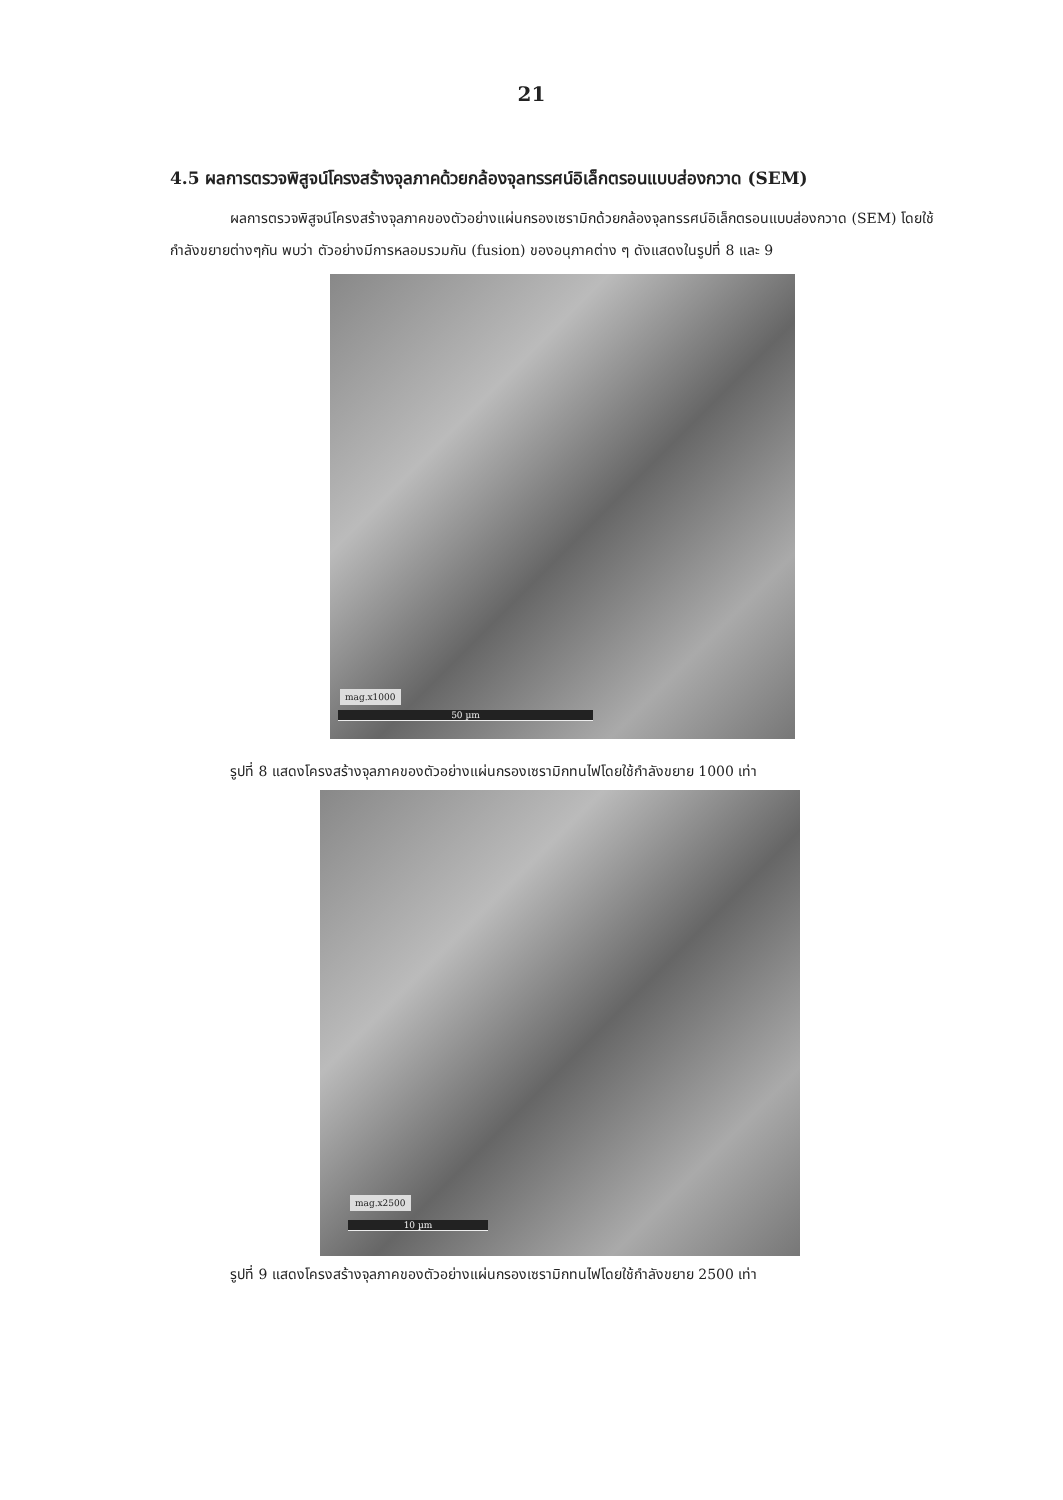21
4.5 ผลการตรวจพิสูจน์โครงสร้างจุลภาคด้วยกล้องจุลทรรศน์อิเล็กตรอนแบบส่องกวาด (SEM)
ผลการตรวจพิสูจน์โครงสร้างจุลภาคของตัวอย่างแผ่นกรองเซรามิกด้วยกล้องจุลทรรศน์อิเล็กตรอนแบบส่องกวาด (SEM) โดยใช้กำลังขยายต่างๆกัน พบว่า ตัวอย่างมีการหลอมรวมกัน (fusion) ของอนุภาคต่าง ๆ ดังแสดงในรูปที่ 8 และ 9
mag.x1000
50 µm
รูปที่ 8 แสดงโครงสร้างจุลภาคของตัวอย่างแผ่นกรองเซรามิกทนไฟโดยใช้กำลังขยาย 1000 เท่า
mag.x2500
10 µm
รูปที่ 9 แสดงโครงสร้างจุลภาคของตัวอย่างแผ่นกรองเซรามิกทนไฟโดยใช้กำลังขยาย 2500 เท่า